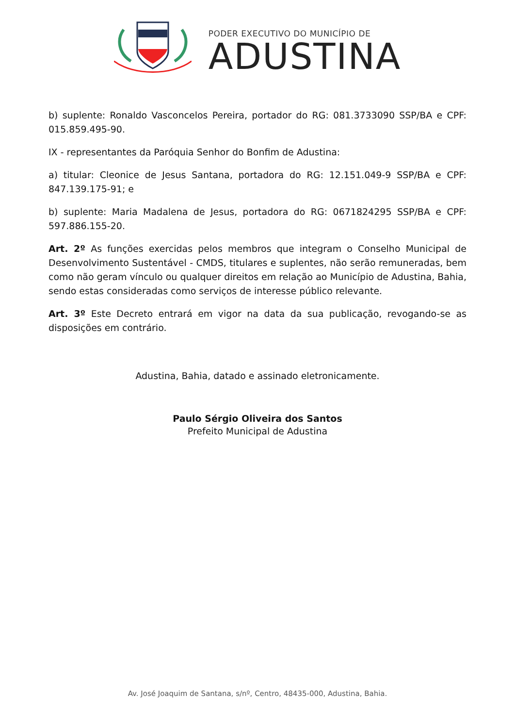PODER EXECUTIVO DO MUNICÍPIO DE
ADUSTINA
b) suplente: Ronaldo Vasconcelos Pereira, portador do RG: 081.3733090 SSP/BA e CPF: 015.859.495-90.
IX - representantes da Paróquia Senhor do Bonfim de Adustina:
a) titular: Cleonice de Jesus Santana, portadora do RG: 12.151.049-9 SSP/BA e CPF: 847.139.175-91; e
b) suplente: Maria Madalena de Jesus, portadora do RG: 0671824295 SSP/BA e CPF: 597.886.155-20.
Art. 2º As funções exercidas pelos membros que integram o Conselho Municipal de Desenvolvimento Sustentável - CMDS, titulares e suplentes, não serão remuneradas, bem como não geram vínculo ou qualquer direitos em relação ao Município de Adustina, Bahia, sendo estas consideradas como serviços de interesse público relevante.
Art. 3º Este Decreto entrará em vigor na data da sua publicação, revogando-se as disposições em contrário.
Adustina, Bahia, datado e assinado eletronicamente.
Paulo Sérgio Oliveira dos Santos
Prefeito Municipal de Adustina
Av. José Joaquim de Santana, s/nº, Centro, 48435-000, Adustina, Bahia.